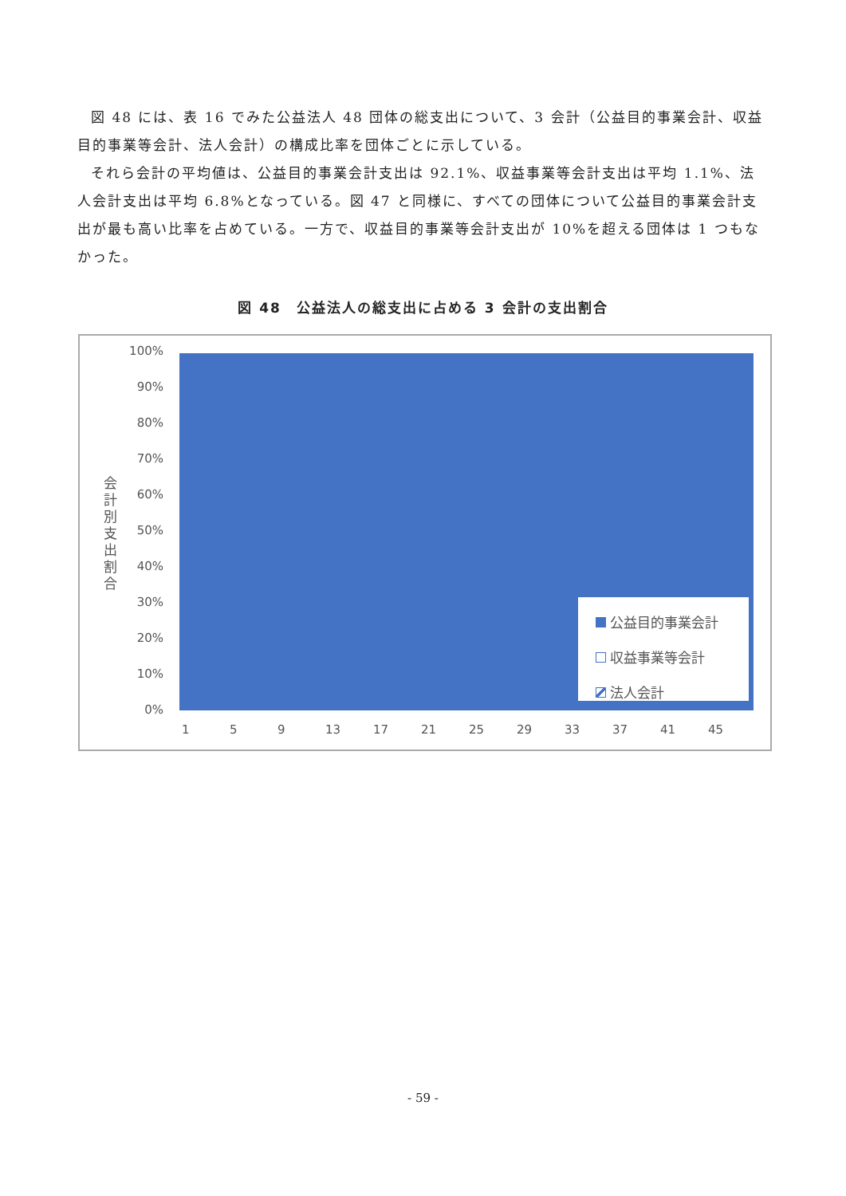図 48 には、表 16 でみた公益法人 48 団体の総支出について、3 会計（公益目的事業会計、収益目的事業等会計、法人会計）の構成比率を団体ごとに示している。
それら会計の平均値は、公益目的事業会計支出は 92.1%、収益事業等会計支出は平均 1.1%、法人会計支出は平均 6.8%となっている。図 47 と同様に、すべての団体について公益目的事業会計支出が最も高い比率を占めている。一方で、収益目的事業等会計支出が 10%を超える団体は 1 つもなかった。
図 48　公益法人の総支出に占める 3 会計の支出割合
会計別支出割合
100%
90%
80%
70%
60%
50%
40%
30%
20%
10%
0%
1 5 9 13 17 21 25 29 33 37 41 45
公益目的事業会計
収益事業等会計
法人会計
- 59 -